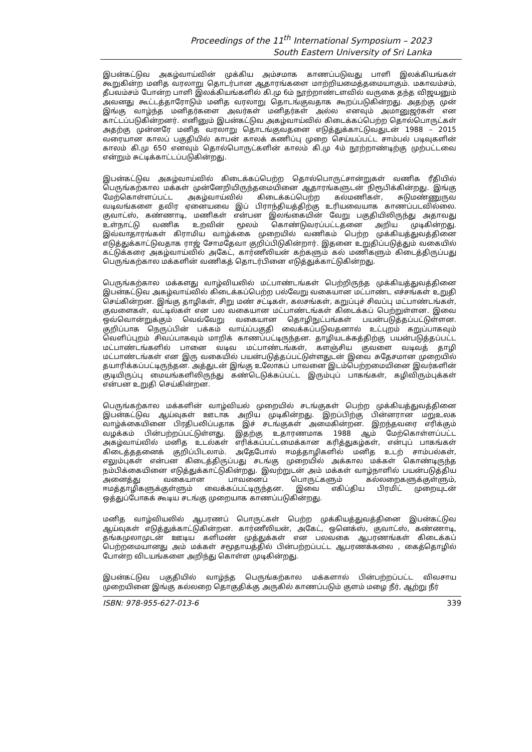Proceedings of the 11<sup>th</sup> International Symposium – 2023
South Eastern University of Sri Lanka
இபன்கட்டுவ அகழ்வாய்வின் முக்கிய அம்சமாக காணப்படுவது பாளி இலக்கியங்கள் கூறுகின்ற மனித வரலாறு தொடர்பான ஆதாரங்களை மாற்றியமைத்தமையாகும். மகாவம்சம், தீபவம்சம் போன்ற பாளி இலக்கியங்களில் கி.மு 6ம் நூற்றாண்டளவில் வருகை தந்த விஜயனும் அவனது கூட்டத்தாரோடும் மனித வரலாறு தொடங்குவதாக கூறப்படுகின்றது. அதற்கு முன் இங்கு வாழ்ந்த மனிதர்களை அவர்கள் மனிதர்கள் அல்ல எனவும் அமானுஜர்கள் என காட்டப்படுகின்றனர். எனினும் இபன்கட்டுவ அகழ்வாய்வில் கிடைக்கப்பெற்ற தொல்பொருட்கள் அதற்கு முன்னரே மனித வரலாறு தொடங்குவதனை எடுத்துக்காட்டுவதுடன் 1988 – 2015 வரையான காலப் பகுதியில் காபன் காலக் கணிப்பு முறை செய்யப்பட்ட சாம்பல் படிவுகளின் காலம் கி.மு 650 எனவும் தொல்பொருட்களின் காலம் கி.மு 4ம் நூற்றாண்டிற்கு முற்பட்டவை என்றும் சுட்டிக்காட்டப்படுகின்றது.
இபன்கட்டுவ அகழ்வாய்வில் கிடைக்கப்பெற்ற தொல்பொருட்சான்றுகள் வணிக ரீதியில் பெருங்கற்கால மக்கள் முன்னேறியிருந்தமையினை ஆதாரங்களுடன் நிரூபிக்கின்றது. இங்கு மேற்கொள்ளப்பட்ட அகழ்வாய்வில் கிடைக்கப்பெற்ற கல்மணிகள், சுடுமண்ணுருவ வடிவங்களை தவிர ஏனையவை இப் பிராந்தியத்திற்கு உரியவையாக காணப்படவில்லை. குவாட்ஸ், கண்ணாடி, மணிகள் என்பன இலங்கையின் வேறு பகுதியிலிருந்து அதாவது உள்நாட்டு வணிக உறவின் மூலம் கொண்டுவரப்பட்டதனை அறிய முடிகின்றது. இவ்வாதாரங்கள் கிராமிய வாழ்க்கை முறையில் வணிகம் பெற்ற முக்கியத்துவத்தினை எடுத்துக்காட்டுவதாக ராஜ் சோமதேவா குறிப்பிடுகின்றார். இதனை உறுதிப்படுத்தும் வகையில் கட்டுக்கரை அகழ்வாய்வில் அகேட், கார்ணீலியன் கற்களும் கல் மணிகளும் கிடைத்திருப்பது பெருங்கற்கால மக்களின் வணிகத் தொடர்பினை எடுத்துக்காட்டுகின்றது.
பெருங்கற்கால மக்களது வாழ்வியலில் மட்பாண்டங்கள் பெற்றிருந்த முக்கியத்துவத்தினை இபன்கட்டுவ அகழ்வாய்வில் கிடைக்கப்பெற்ற பல்வேறு வகையான மட்பாண்ட எச்சங்கள் உறுதி செய்கின்றன. இங்கு தாழிகள், சிறு மண் சட்டிகள், கலசங்கள், கறுப்புச் சிவப்பு மட்பாண்டங்கள், குவளைகள், வட்டில்கள் என பல வகையான மட்பாண்டங்கள் கிடைக்கப் பெற்றுள்ளன. இவை ஒவ்வொன்றுக்கும் வெவ்வேறு வகையான தொழிநுட்பங்கள் பயன்படுத்தப்பட்டுள்ளன. குறிப்பாக நெருப்பின் பக்கம் வாய்ப்பகுதி வைக்கப்படுவதனால் உட்புறம் கறுப்பாகவும் வெளிப்புறம் சிவப்பாகவும் மாறிக் காணப்பட்டிருந்தன. தாழியடக்கத்திற்கு பயன்படுத்தப்பட்ட மட்பாண்டங்களில் பானை வடிவ மட்பாண்டங்கள், களஞ்சிய குவளை வடிவத் தாழி மட்பாண்டங்கள் என இரு வகையில் பயன்படுத்தப்பட்டுள்ளதுடன் இவை சுதேசமான முறையில் தயாரிக்கப்பட்டிருந்தன. அத்துடன் இங்கு உலோகப் பாவனை இடம்பெற்றமையினை இவர்களின் குடியிருப்பு மையங்களிலிருந்து கண்டெடுக்கப்பட்ட இரும்புப் பாகங்கள், கழிவிரும்புக்கள் என்பன உறுதி செய்கின்றன.
பெருங்கற்கால மக்களின் வாழ்வியல் முறையில் சடங்குகள் பெற்ற முக்கியத்துவத்தினை இபன்கட்டுவ ஆய்வுகள் ஊடாக அறிய முடிகின்றது. இறப்பிற்கு பின்னரான மறுஉலக வாழ்க்கையினை பிரதிபலிப்பதாக இச் சடங்குகள் அமைகின்றன. இறந்தவரை எரிக்கும் வழக்கம் பின்பற்றப்பட்டுள்ளது. இதற்கு உதாரணமாக 1988 ஆம் மேற்கொள்ளப்பட்ட அகழ்வாய்வில் மனித உடல்கள் எரிக்கப்பட்டமைக்கான கரித்துகழ்கள், என்புப் பாகங்கள் கிடைத்ததனைக் குறிப்பிடலாம். அதேபோல் ஈமத்தாழிகளில் மனித உடற் சாம்பல்கள், எலும்புகள் என்பன கிடைத்திருப்பது சடங்கு முறையில் அக்கால மக்கள் கொண்டிருந்த நம்பிக்கையினை எடுத்துக்காட்டுகின்றது. இவற்றுடன் அம் மக்கள் வாழ்நாளில் பயன்படுத்திய அனைத்து வகையான பாவனைப் பொருட்களும் கல்லறைகளுக்குள்ளும், ஈமத்தாழிகளுக்குள்ளும் வைக்கப்பட்டிருந்தன. இவை எகிப்திய பிரமிட் முறையுடன் ஒத்துப்போகக் கூடிய சடங்கு முறையாக காணப்படுகின்றது.
மனித வாழ்வியலில் ஆபரணப் பொருட்கள் பெற்ற முக்கியத்துவத்தினை இபன்கட்டுவ ஆய்வுகள் எடுத்துக்காட்டுகின்றன. கார்ணீலியன், அகேட், ஒனெக்ஸ், குவாட்ஸ், கண்ணாடி, தங்கமுலாமுடன் ஊடிய களிமண் முத்துக்கள் என பலவகை ஆபரணங்கள் கிடைக்கப் பெற்றமையானது அம் மக்கள் சமூதாயத்தில் பின்பற்றப்பட்ட ஆபரணக்கலை , கைத்தொழில் போன்ற விடயங்களை அறிந்து கொள்ள முடிகின்றது.
இபன்கட்டுவ பகுதியில் வாழ்ந்த பெருங்கற்கால மக்களால் பின்பற்றப்பட்ட விவசாய முறையினை இங்கு கல்லறை தொகுதிக்கு அருகில் காணப்படும் குளம் மழை நீர், ஆற்று நீர்
ISBN: 978-955-627-013-6 339